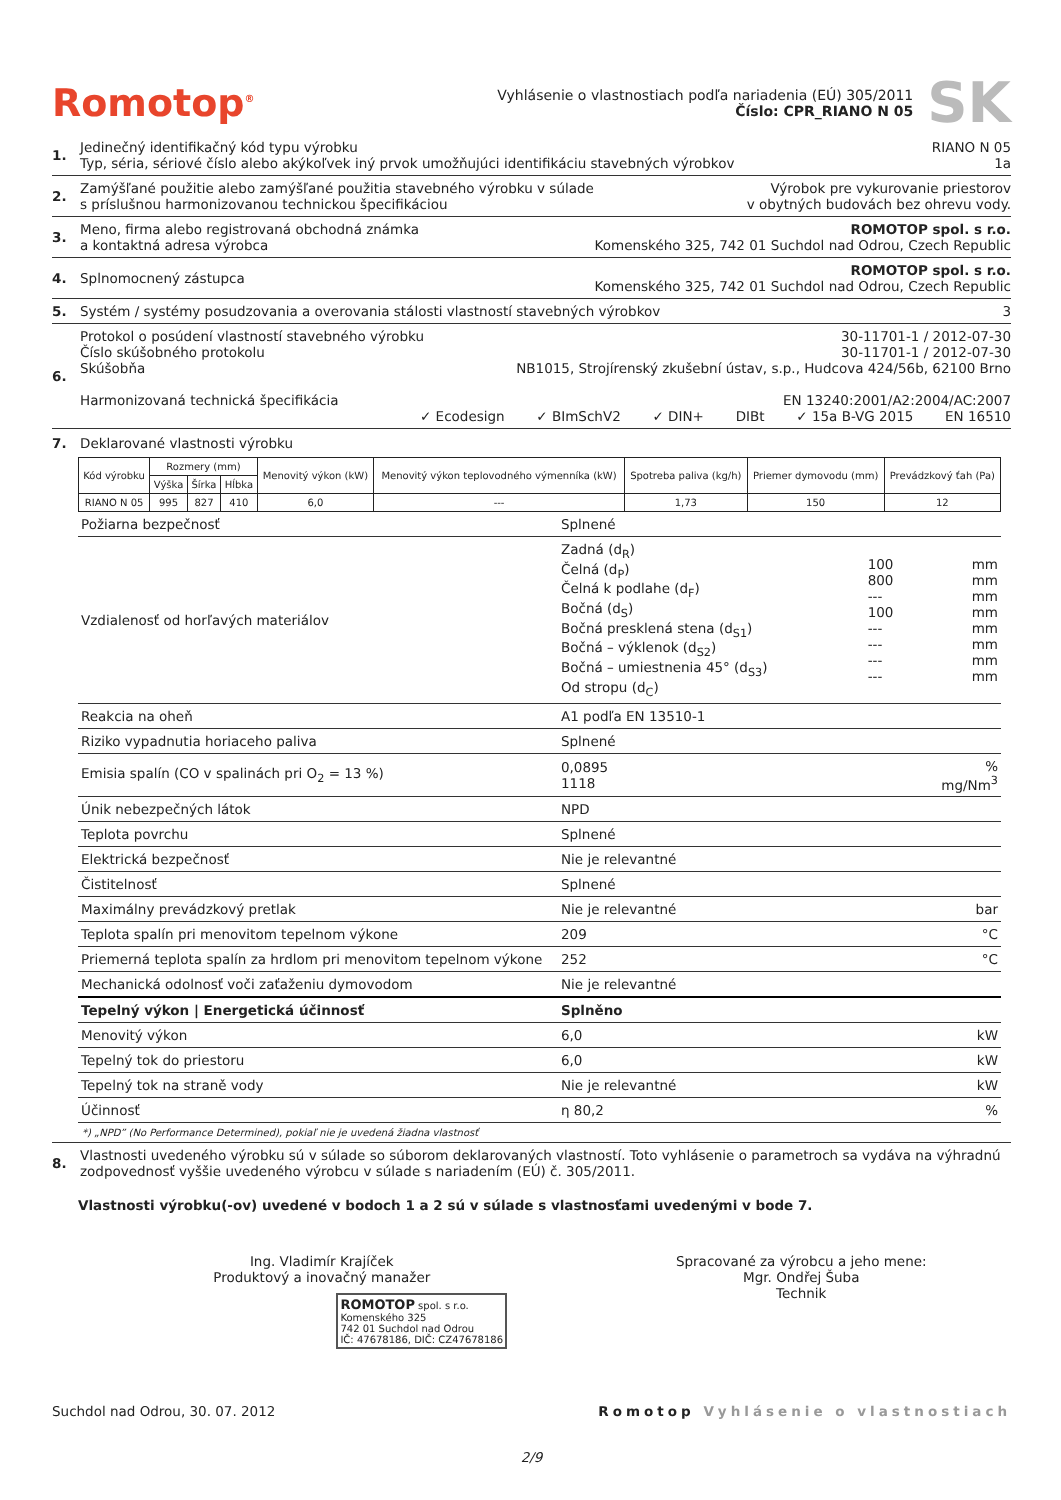Romotop<sup>®</sup>
Vyhlásenie o vlastnostiach podľa nariadenia (EÚ) 305/2011
Číslo: CPR_RIANO N 05
SK
1. Jedinečný identifikačný kód typu výrobku RIANO N 05
Typ, séria, sériové číslo alebo akýkoľvek iný prvok umožňujúci identifikáciu stavebných výrobkov 1a
2. Zamýšľané použitie alebo zamýšľané použitia stavebného výrobku v súlade
s príslušnou harmonizovanou technickou špecifikáciou Výrobok pre vykurovanie priestorov
v obytných budovách bez ohrevu vody.
3. Meno, firma alebo registrovaná obchodná známka
a kontaktná adresa výrobca ROMOTOP spol. s r.o.
Komenského 325, 742 01 Suchdol nad Odrou, Czech Republic
4. Splnomocnený zástupca ROMOTOP spol. s r.o.
Komenského 325, 742 01 Suchdol nad Odrou, Czech Republic
5. Systém / systémy posudzovania a overovania stálosti vlastností stavebných výrobkov 3
6. Protokol o posúdení vlastností stavebného výrobku 30-11701-1 / 2012-07-30
Číslo skúšobného protokolu 30-11701-1 / 2012-07-30
Skúšobňa NB1015, Strojírenský zkušební ústav, s.p., Hudcova 424/56b, 62100 Brno
Harmonizovaná technická špecifikácia EN 13240:2001/A2:2004/AC:2007
✓ Ecodesign ✓ BImSchV2 ✓ DIN+ DIBt ✓ 15a B-VG 2015 EN 16510
7. Deklarované vlastnosti výrobku
| Kód výrobku | Rozmery (mm) | | | Menovitý výkon (kW) | Menovitý výkon teplovodného výmenníka (kW) | Spotreba paliva (kg/h) | Priemer dymovodu (mm) | Prevádzkový ťah (Pa) |
| --- | --- | --- | --- | --- | --- | --- | --- | --- |
| | Výška | Šírka | Hĺbka | | | | | |
| RIANO N 05 | 995 | 827 | 410 | 6,0 | --- | 1,73 | 150 | 12 |
| Požiarna bezpečnosť | Splnené | | |
| Vzdialenosť od horľavých materiálov | Zadná (d<sub>R</sub>) Čelná (d<sub>P</sub>) Čelná k podlahe (d<sub>F</sub>) Bočná (d<sub>S</sub>) Bočná presklená stena (d<sub>S1</sub>) Bočná – výklenok (d<sub>S2</sub>) Bočná – umiestnenia 45° (d<sub>S3</sub>) Od stropu (d<sub>C</sub>) | 100 800 --- 100 --- --- --- --- | mm mm mm mm mm mm mm mm |
| Reakcia na oheň | A1 podľa EN 13510-1 | | |
| Riziko vypadnutia horiaceho paliva | Splnené | | |
| Emisia spalín (CO v spalinách pri O<sub>2</sub> = 13 %) | 0,0895 1118 | | % mg/Nm<sup>3</sup> |
| Únik nebezpečných látok | NPD | | |
| Teplota povrchu | Splnené | | |
| Elektrická bezpečnosť | Nie je relevantné | | |
| Čistitelnosť | Splnené | | |
| Maximálny prevádzkový pretlak | Nie je relevantné | | bar |
| Teplota spalín pri menovitom tepelnom výkone | 209 | | °C |
| Priemerná teplota spalín za hrdlom pri menovitom tepelnom výkone | 252 | | °C |
| Mechanická odolnosť voči zaťaženiu dymovodom | Nie je relevantné | | |
| Tepelný výkon / Energetická účinnosť | Splněno | | |
| Menovitý výkon | 6,0 | | kW |
| Tepelný tok do priestoru | 6,0 | | kW |
| Tepelný tok na straně vody | Nie je relevantné | | kW |
| Účinnosť | η 80,2 | | % |
*) „NPD” (No Performance Determined), pokiaľ nie je uvedená žiadna vlastnosť
8. Vlastnosti uvedeného výrobku sú v súlade so súborom deklarovaných vlastností. Toto vyhlásenie o parametroch sa vydáva na výhradnú zodpovednosť vyššie uvedeného výrobcu v súlade s nariadením (EÚ) č. 305/2011.
Vlastnosti výrobku(-ov) uvedené v bodoch 1 a 2 sú v súlade s vlastnosťami uvedenými v bode 7.
Ing. Vladimír Krajíček
Produktový a inovačný manažer
ROMOTOP spol. s r.o.
Komenského 325
742 01 Suchdol nad Odrou
IČ: 47678186, DIČ: CZ47678186
Spracované za výrobcu a jeho mene:
Mgr. Ondřej Šuba
Technik
Suchdol nad Odrou, 30. 07. 2012 Romotop Vyhlásenie o vlastnostiach
2/9